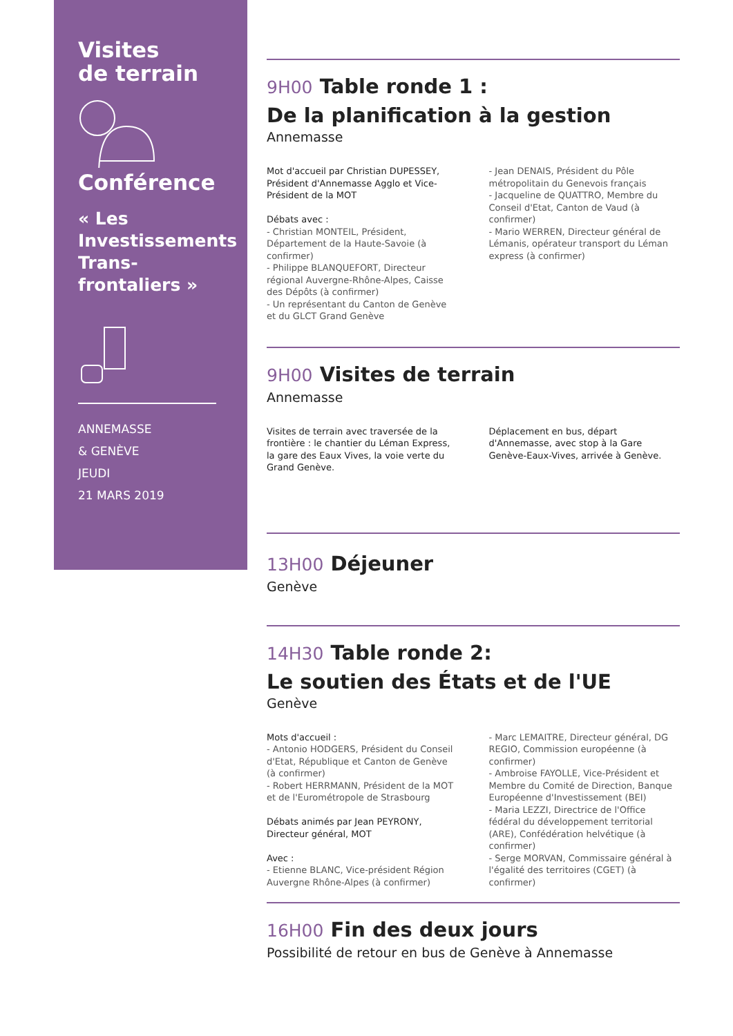Visites
de terrain
Conférence
« Les Investissements Trans-frontaliers »
ANNEMASSE
& GENÈVE
JEUDI
21 MARS 2019
9H00 Table ronde 1 :
De la planification à la gestion
Annemasse
Mot d'accueil par Christian DUPESSEY, Président d'Annemasse Agglo et Vice-Président de la MOT
Débats avec :
- Christian MONTEIL, Président, Département de la Haute-Savoie (à confirmer)
- Philippe BLANQUEFORT, Directeur régional Auvergne-Rhône-Alpes, Caisse des Dépôts (à confirmer)
- Un représentant du Canton de Genève et du GLCT Grand Genève
- Jean DENAIS, Président du Pôle métropolitain du Genevois français
- Jacqueline de QUATTRO, Membre du Conseil d'Etat, Canton de Vaud (à confirmer)
- Mario WERREN, Directeur général de Lémanis, opérateur transport du Léman express (à confirmer)
9H00 Visites de terrain
Annemasse
Visites de terrain avec traversée de la frontière : le chantier du Léman Express, la gare des Eaux Vives, la voie verte du Grand Genève.
Déplacement en bus, départ d'Annemasse, avec stop à la Gare Genève-Eaux-Vives, arrivée à Genève.
13H00 Déjeuner
Genève
14H30 Table ronde 2:
Le soutien des États et de l'UE
Genève
Mots d'accueil :
- Antonio HODGERS, Président du Conseil d'Etat, République et Canton de Genève (à confirmer)
- Robert HERRMANN, Président de la MOT et de l'Eurométropole de Strasbourg
Débats animés par Jean PEYRONY, Directeur général, MOT
Avec :
- Etienne BLANC, Vice-président Région Auvergne Rhône-Alpes (à confirmer)
- Marc LEMAITRE, Directeur général, DG REGIO, Commission européenne (à confirmer)
- Ambroise FAYOLLE, Vice-Président et Membre du Comité de Direction, Banque Européenne d'Investissement (BEI)
- Maria LEZZI, Directrice de l'Office fédéral du développement territorial (ARE), Confédération helvétique (à confirmer)
- Serge MORVAN, Commissaire général à l'égalité des territoires (CGET) (à confirmer)
16H00 Fin des deux jours
Possibilité de retour en bus de Genève à Annemasse